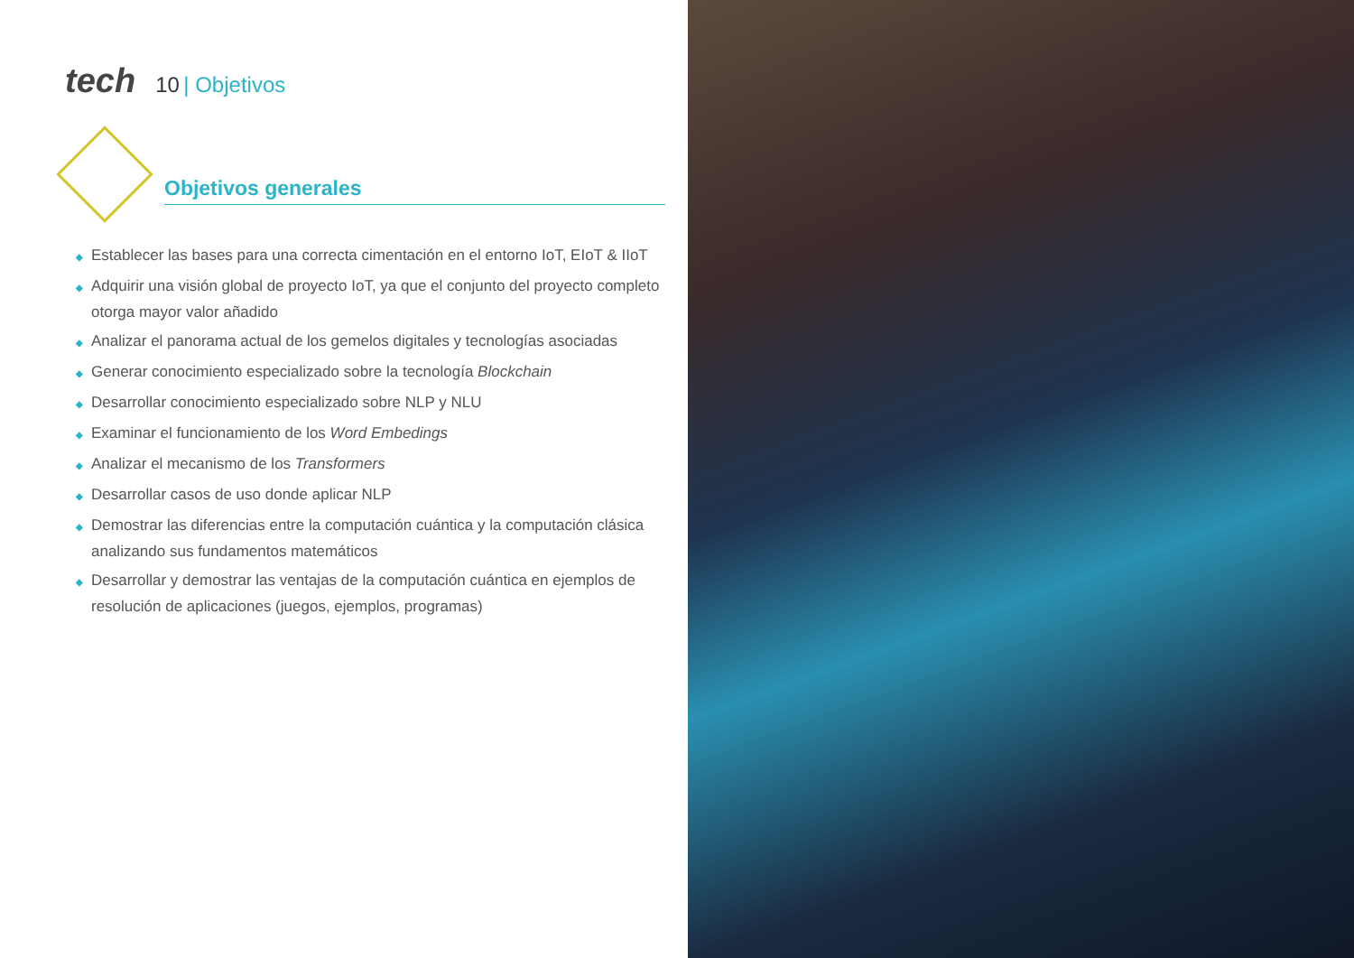tech 10 | Objetivos
Objetivos generales
◆ Establecer las bases para una correcta cimentación en el entorno IoT, EIoT & IIoT
◆ Adquirir una visión global de proyecto IoT, ya que el conjunto del proyecto completo otorga mayor valor añadido
◆ Analizar el panorama actual de los gemelos digitales y tecnologías asociadas
◆ Generar conocimiento especializado sobre la tecnología Blockchain
◆ Desarrollar conocimiento especializado sobre NLP y NLU
◆ Examinar el funcionamiento de los Word Embedings
◆ Analizar el mecanismo de los Transformers
◆ Desarrollar casos de uso donde aplicar NLP
◆ Demostrar las diferencias entre la computación cuántica y la computación clásica analizando sus fundamentos matemáticos
◆ Desarrollar y demostrar las ventajas de la computación cuántica en ejemplos de resolución de aplicaciones (juegos, ejemplos, programas)